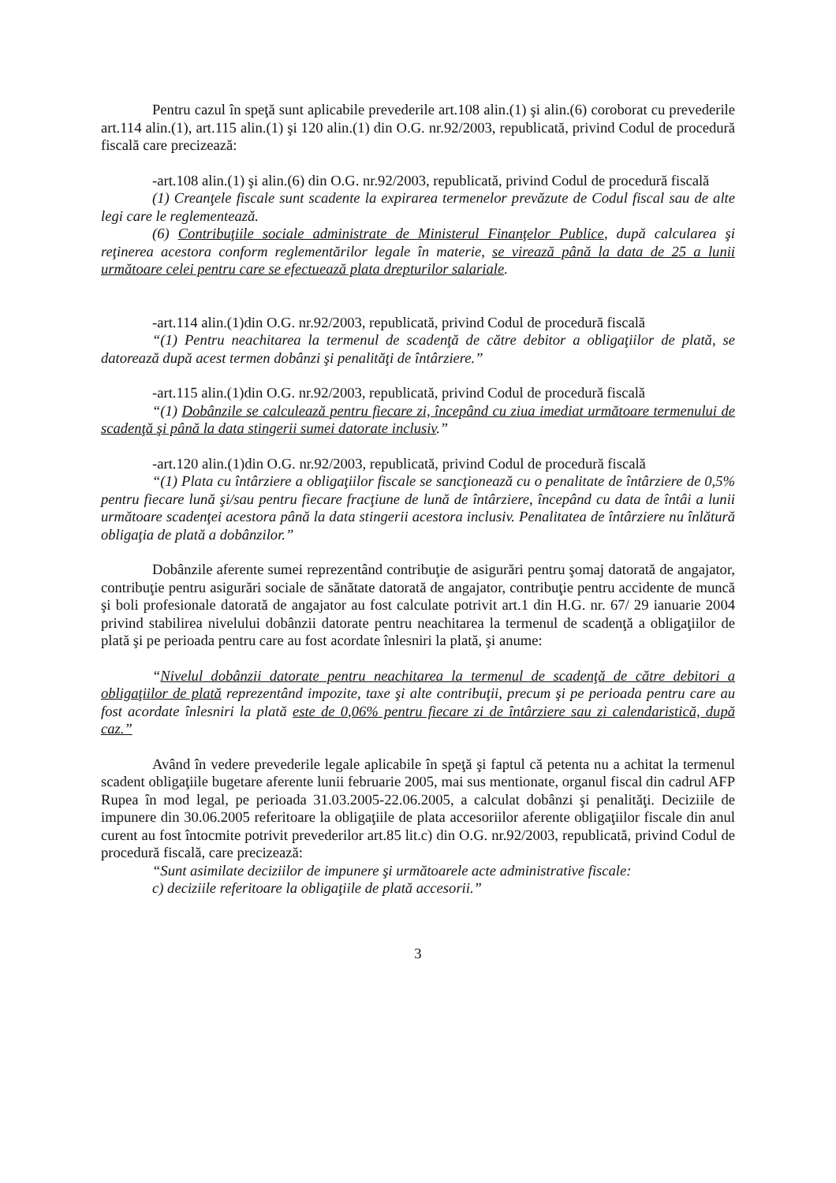Pentru cazul în speţă sunt aplicabile prevederile art.108 alin.(1) şi alin.(6) coroborat cu prevederile art.114 alin.(1), art.115 alin.(1) şi 120 alin.(1) din O.G. nr.92/2003, republicată, privind Codul de procedură fiscală care precizează:
-art.108 alin.(1) şi alin.(6) din O.G. nr.92/2003, republicată, privind Codul de procedură fiscală
(1) Creanţele fiscale sunt scadente la expirarea termenelor prevăzute de Codul fiscal sau de alte legi care le reglementează.
(6) Contribuţiile sociale administrate de Ministerul Finanţelor Publice, după calcularea şi reţinerea acestora conform reglementărilor legale în materie, se virează până la data de 25 a lunii următoare celei pentru care se efectuează plata drepturilor salariale.
-art.114 alin.(1)din O.G. nr.92/2003, republicată, privind Codul de procedură fiscală
“(1) Pentru neachitarea la termenul de scadenţă de către debitor a obligaţiilor de plată, se datorează după acest termen dobânzi şi penalităţi de întârziere.”
-art.115 alin.(1)din O.G. nr.92/2003, republicată, privind Codul de procedură fiscală
“(1) Dobânzile se calculează pentru fiecare zi, începând cu ziua imediat următoare termenului de scadenţă şi până la data stingerii sumei datorate inclusiv.”
-art.120 alin.(1)din O.G. nr.92/2003, republicată, privind Codul de procedură fiscală
“(1) Plata cu întârziere a obligaţiilor fiscale se sancţionează cu o penalitate de întârziere de 0,5% pentru fiecare lună şi/sau pentru fiecare fracţiune de lună de întârziere, începând cu data de întâi a lunii următoare scadenţei acestora până la data stingerii acestora inclusiv. Penalitatea de întârziere nu înlătură obligaţia de plată a dobânzilor.”
Dobânzile aferente sumei reprezentând contribuţie de asigurări pentru şomaj datorată de angajator, contribuţie pentru asigurări sociale de sănătate datorată de angajator, contribuţie pentru accidente de muncă şi boli profesionale datorată de angajator au fost calculate potrivit art.1 din H.G. nr. 67/ 29 ianuarie 2004 privind stabilirea nivelului dobânzii datorate pentru neachitarea la termenul de scadenţă a obligaţiilor de plată şi pe perioada pentru care au fost acordate înlesniri la plată, şi anume:
“Nivelul dobânzii datorate pentru neachitarea la termenul de scadenţă de către debitori a obligaţiilor de plată reprezentând impozite, taxe şi alte contribuţii, precum şi pe perioada pentru care au fost acordate înlesniri la plată este de 0,06% pentru fiecare zi de întârziere sau zi calendaristică, după caz.”
Având în vedere prevederile legale aplicabile în speţă şi faptul că petenta nu a achitat la termenul scadent obligaţiile bugetare aferente lunii februarie 2005, mai sus mentionate, organul fiscal din cadrul AFP Rupea în mod legal, pe perioada 31.03.2005-22.06.2005, a calculat dobânzi şi penalităţi. Deciziile de impunere din 30.06.2005 referitoare la obligaţiile de plata accesoriilor aferente obligaţiilor fiscale din anul curent au fost întocmite potrivit prevederilor art.85 lit.c) din O.G. nr.92/2003, republicată, privind Codul de procedură fiscală, care precizează:
“Sunt asimilate deciziilor de impunere şi următoarele acte administrative fiscale:
c) deciziile referitoare la obligaţiile de plată accesorii.”
3